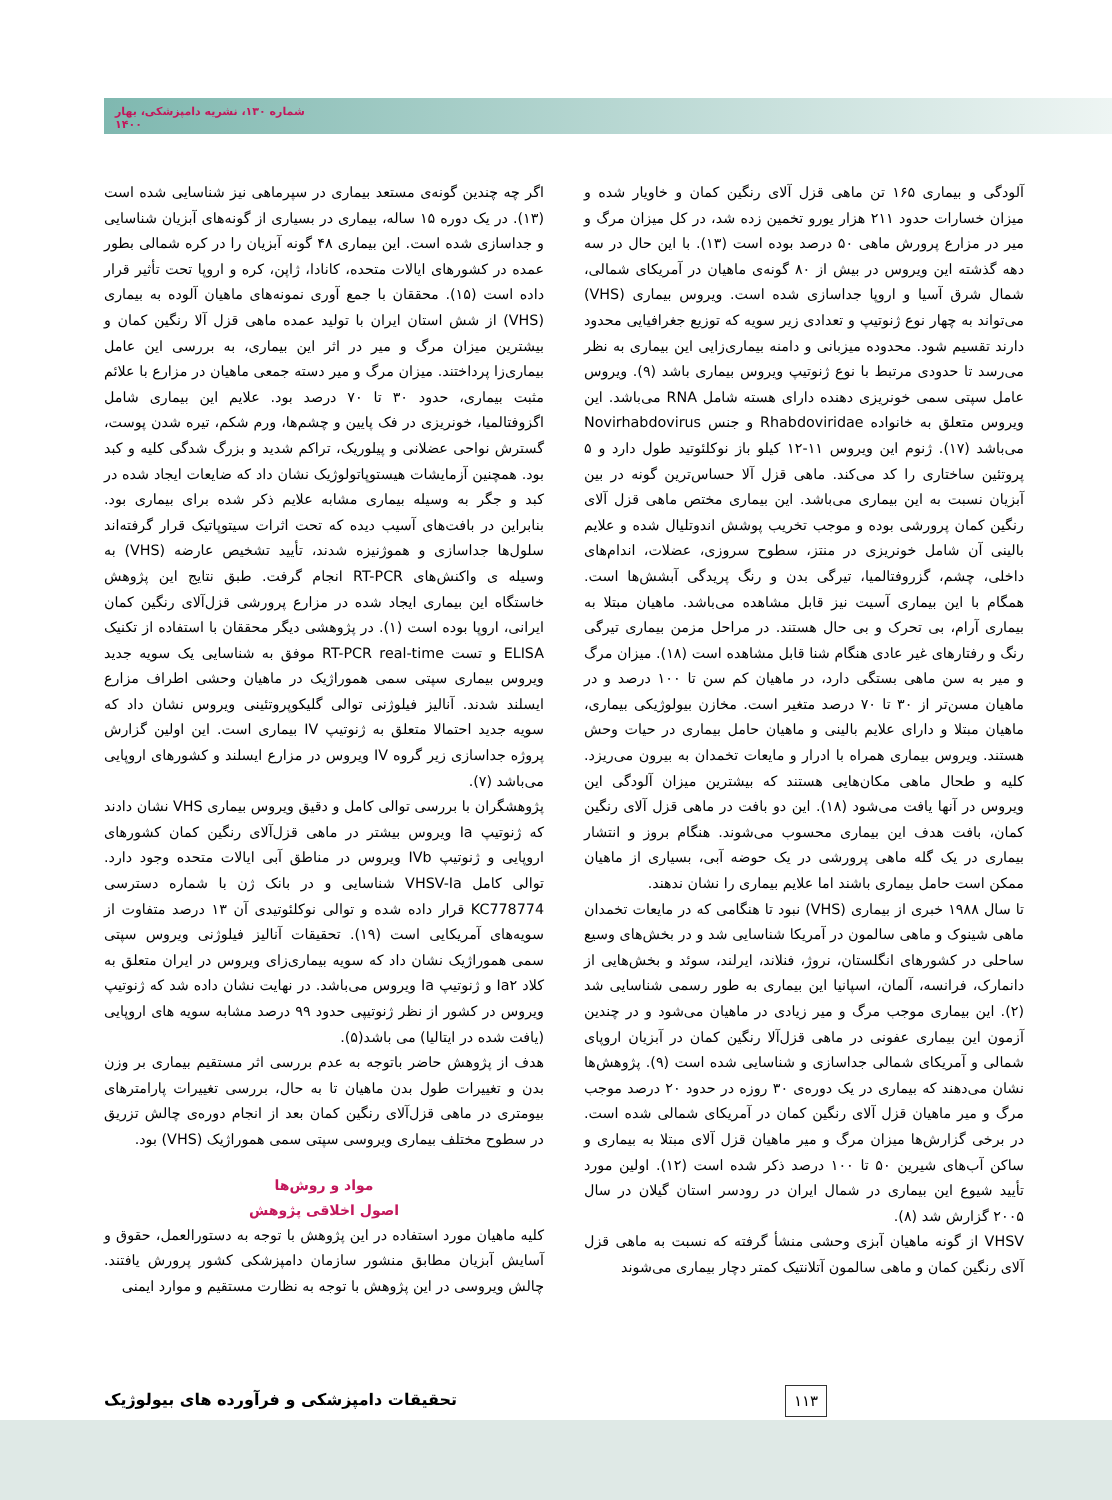شماره ۱۳۰، نشریه دامپزشکی، بهار ۱۴۰۰
آلودگی و بیماری ۱۶۵ تن ماهی قزل آلای رنگین کمان و خاویار شده و میزان خسارات حدود ۲۱۱ هزار یورو تخمین زده شد، در کل میزان مرگ و میر در مزارع پرورش ماهی ۵۰ درصد بوده است (۱۳). با این حال در سه دهه گذشته این ویروس در بیش از ۸۰ گونه‌ی ماهیان در آمریکای شمالی، شمال شرق آسیا و اروپا جداسازی شده است. ویروس بیماری (VHS) می‌تواند به چهار نوع ژنوتیپ و تعدادی زیر سویه که توزیع جغرافیایی محدود دارند تقسیم شود. محدوده میزبانی و دامنه بیماری‌زایی این بیماری به نظر می‌رسد تا حدودی مرتبط با نوع ژنوتیپ ویروس بیماری باشد (۹). ویروس عامل سپتی سمی خونریزی دهنده دارای هسته شامل RNA می‌باشد. این ویروس متعلق به خانواده Rhabdoviridae و جنس Novirhabdovirus می‌باشد (۱۷). ژنوم این ویروس ۱۱-۱۲ کیلو باز نوکلئوتید طول دارد و ۵ پروتئین ساختاری را کد می‌کند. ماهی قزل آلا حساس‌ترین گونه در بین آبزیان نسبت به این بیماری می‌باشد. این بیماری مختص ماهی قزل آلای رنگین کمان پرورشی بوده و موجب تخریب پوشش اندوتلیال شده و علایم بالینی آن شامل خونریزی در منتز، سطوح سروزی، عضلات، اندام‌های داخلی، چشم، گزروفتالمیا، تیرگی بدن و رنگ پریدگی آبشش‌ها است. همگام با این بیماری آسیت نیز قابل مشاهده می‌باشد. ماهیان مبتلا به بیماری آرام، بی تحرک و بی حال هستند. در مراحل مزمن بیماری تیرگی رنگ و رفتارهای غیر عادی هنگام شنا قابل مشاهده است (۱۸). میزان مرگ و میر به سن ماهی بستگی دارد، در ماهیان کم سن تا ۱۰۰ درصد و در ماهیان مسن‌تر از ۳۰ تا ۷۰ درصد متغیر است. مخازن بیولوژیکی بیماری، ماهیان مبتلا و دارای علایم بالینی و ماهیان حامل بیماری در حیات وحش هستند. ویروس بیماری همراه با ادرار و مایعات تخمدان به بیرون می‌ریزد. کلیه و طحال ماهی مکان‌هایی هستند که بیشترین میزان آلودگی این ویروس در آنها یافت می‌شود (۱۸). این دو بافت در ماهی قزل آلای رنگین کمان، بافت هدف این بیماری محسوب می‌شوند. هنگام بروز و انتشار بیماری در یک گله ماهی پرورشی در یک حوضه آبی، بسیاری از ماهیان ممکن است حامل بیماری باشند اما علایم بیماری را نشان ندهند.
تا سال ۱۹۸۸ خبری از بیماری (VHS) نبود تا هنگامی که در مایعات تخمدان ماهی شینوک و ماهی سالمون در آمریکا شناسایی شد و در بخش‌های وسیع ساحلی در کشورهای انگلستان، نروژ، فنلاند، ایرلند، سوئد و بخش‌هایی از دانمارک، فرانسه، آلمان، اسپانیا این بیماری به طور رسمی شناسایی شد (۲). این بیماری موجب مرگ و میر زیادی در ماهیان می‌شود و در چندین آزمون این بیماری عفونی در ماهی قزل‌آلا رنگین کمان در آبزیان اروپای شمالی و آمریکای شمالی جداسازی و شناسایی شده است (۹). پژوهش‌ها نشان می‌دهند که بیماری در یک دوره‌ی ۳۰ روزه در حدود ۲۰ درصد موجب مرگ و میر ماهیان قزل آلای رنگین کمان در آمریکای شمالی شده است. در برخی گزارش‌ها میزان مرگ و میر ماهیان قزل آلای مبتلا به بیماری و ساکن آب‌های شیرین ۵۰ تا ۱۰۰ درصد ذکر شده است (۱۲). اولین مورد تأیید شیوع این بیماری در شمال ایران در رودسر استان گیلان در سال ۲۰۰۵ گزارش شد (۸).
VHSV از گونه ماهیان آبزی وحشی منشأ گرفته که نسبت به ماهی قزل آلای رنگین کمان و ماهی سالمون آتلانتیک کمتر دچار بیماری می‌شوند
اگر چه چندین گونه‌ی مستعد بیماری در سپرماهی نیز شناسایی شده است (۱۳). در یک دوره ۱۵ ساله، بیماری در بسیاری از گونه‌های آبزیان شناسایی و جداسازی شده است. این بیماری ۴۸ گونه آبزیان را در کره شمالی بطور عمده در کشورهای ایالات متحده، کانادا، ژاپن، کره و اروپا تحت تأثیر قرار داده است (۱۵). محققان با جمع آوری نمونه‌های ماهیان آلوده به بیماری (VHS) از شش استان ایران با تولید عمده ماهی قزل آلا رنگین کمان و بیشترین میزان مرگ و میر در اثر این بیماری، به بررسی این عامل بیماری‌زا پرداختند. میزان مرگ و میر دسته جمعی ماهیان در مزارع با علائم مثبت بیماری، حدود ۳۰ تا ۷۰ درصد بود. علایم این بیماری شامل اگزوفتالمیا، خونریزی در فک پایین و چشم‌ها، ورم شکم، تیره شدن پوست، گسترش نواحی عضلانی و پیلوریک، تراکم شدید و بزرگ شدگی کلیه و کبد بود. همچنین آزمایشات هیستوپاتولوژیک نشان داد که ضایعات ایجاد شده در کبد و جگر به وسیله بیماری مشابه علایم ذکر شده برای بیماری بود. بنابراین در بافت‌های آسیب دیده که تحت اثرات سیتوپاتیک قرار گرفته‌اند سلول‌ها جداسازی و هموژنیزه شدند، تأیید تشخیص عارضه (VHS) به وسیله ی واکنش‌های RT-PCR انجام گرفت. طبق نتایج این پژوهش خاستگاه این بیماری ایجاد شده در مزارع پرورشی قزل‌آلای رنگین کمان ایرانی، اروپا بوده است (۱). در پژوهشی دیگر محققان با استفاده از تکنیک ELISA و تست RT-PCR real-time موفق به شناسایی یک سویه جدید ویروس بیماری سپتی سمی هموراژیک در ماهیان وحشی اطراف مزارع ایسلند شدند. آنالیز فیلوژنی توالی گلیکوپروتئینی ویروس نشان داد که سویه جدید احتمالا متعلق به ژنوتیپ IV بیماری است. این اولین گزارش پروژه جداسازی زیر گروه IV ویروس در مزارع ایسلند و کشورهای اروپایی می‌باشد (۷).
پژوهشگران با بررسی توالی کامل و دقیق ویروس بیماری VHS نشان دادند که ژنوتیپ Ia ویروس بیشتر در ماهی قزل‌آلای رنگین کمان کشورهای اروپایی و ژنوتیپ IVb ویروس در مناطق آبی ایالات متحده وجود دارد. توالی کامل VHSV-Ia شناسایی و در بانک ژن با شماره دسترسی KC778774 قرار داده شده و توالی نوکلئوتیدی آن ۱۳ درصد متفاوت از سویه‌های آمریکایی است (۱۹). تحقیقات آنالیز فیلوژنی ویروس سپتی سمی هموراژیک نشان داد که سویه بیماری‌زای ویروس در ایران متعلق به کلاد Ia۲ و ژنوتیپ Ia ویروس می‌باشد. در نهایت نشان داده شد که ژنوتیپ ویروس در کشور از نظر ژنوتیپی حدود ۹۹ درصد مشابه سویه های اروپایی (یافت شده در ایتالیا) می باشد(۵).
هدف از پژوهش حاضر باتوجه به عدم بررسی اثر مستقیم بیماری بر وزن بدن و تغییرات طول بدن ماهیان تا به حال، بررسی تغییرات پارامترهای بیومتری در ماهی قزل‌آلای رنگین کمان بعد از انجام دوره‌ی چالش تزریق در سطوح مختلف بیماری ویروسی سپتی سمی هموراژیک (VHS) بود.
مواد و روش‌ها
اصول اخلاقی پژوهش
کلیه ماهیان مورد استفاده در این پژوهش با توجه به دستورالعمل، حقوق و آسایش آبزیان مطابق منشور سازمان دامپزشکی کشور پرورش یافتند. چالش ویروسی در این پژوهش با توجه به نظارت مستقیم و موارد ایمنی
تحقیقات دامپزشکی و فرآورده های بیولوژیک
۱۱۳